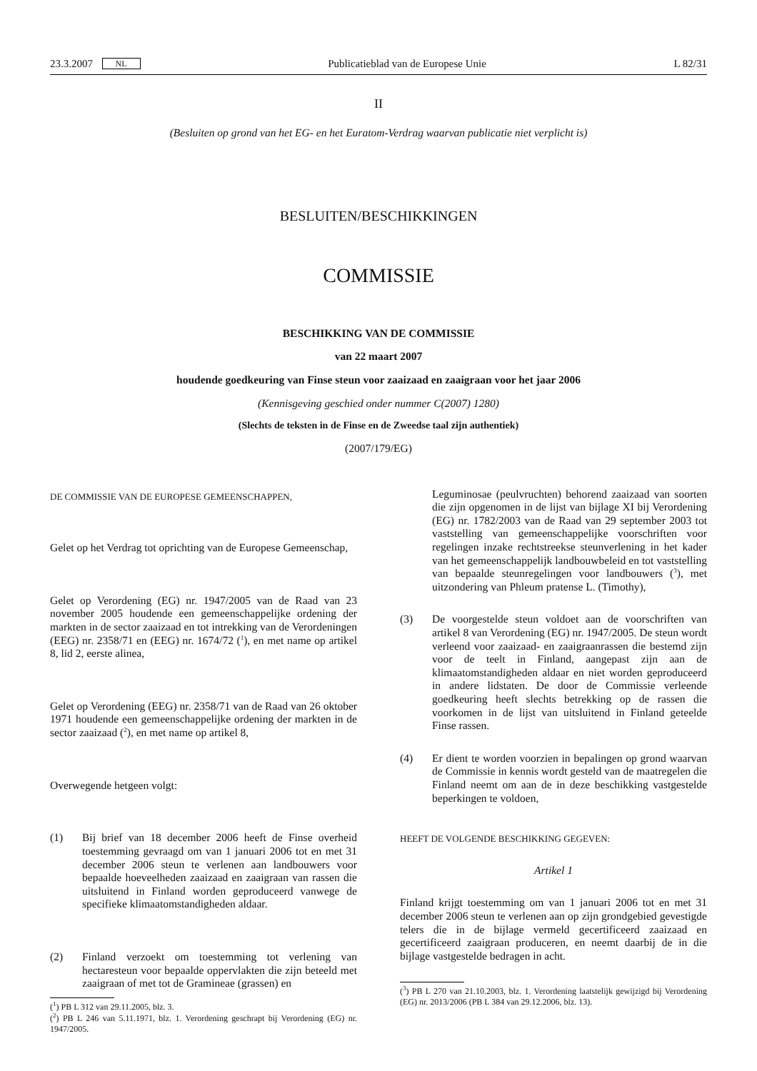23.3.2007 NL Publicatieblad van de Europese Unie L 82/31
II
(Besluiten op grond van het EG- en het Euratom-Verdrag waarvan publicatie niet verplicht is)
BESLUITEN/BESCHIKKINGEN
COMMISSIE
BESCHIKKING VAN DE COMMISSIE
van 22 maart 2007
houdende goedkeuring van Finse steun voor zaaizaad en zaaigraan voor het jaar 2006
(Kennisgeving geschied onder nummer C(2007) 1280)
(Slechts de teksten in de Finse en de Zweedse taal zijn authentiek)
(2007/179/EG)
DE COMMISSIE VAN DE EUROPESE GEMEENSCHAPPEN,
Gelet op het Verdrag tot oprichting van de Europese Gemeenschap,
Gelet op Verordening (EG) nr. 1947/2005 van de Raad van 23 november 2005 houdende een gemeenschappelijke ordening der markten in de sector zaaizaad en tot intrekking van de Verordeningen (EEG) nr. 2358/71 en (EEG) nr. 1674/72 (<sup>1</sup>), en met name op artikel 8, lid 2, eerste alinea,
Gelet op Verordening (EEG) nr. 2358/71 van de Raad van 26 oktober 1971 houdende een gemeenschappelijke ordening der markten in de sector zaaizaad (<sup>2</sup>), en met name op artikel 8,
Overwegende hetgeen volgt:
(1) Bij brief van 18 december 2006 heeft de Finse overheid toestemming gevraagd om van 1 januari 2006 tot en met 31 december 2006 steun te verlenen aan landbouwers voor bepaalde hoeveelheden zaaizaad en zaaigraan van rassen die uitsluitend in Finland worden geproduceerd vanwege de specifieke klimaatomstandigheden aldaar.
(2) Finland verzoekt om toestemming tot verlening van hectaresteun voor bepaalde oppervlakten die zijn beteeld met zaaigraan of met tot de Gramineae (grassen) en
(<sup>1</sup>) PB L 312 van 29.11.2005, blz. 3.
(<sup>2</sup>) PB L 246 van 5.11.1971, blz. 1. Verordening geschrapt bij Verordening (EG) nr. 1947/2005.
Leguminosae (peulvruchten) behorend zaaizaad van soorten die zijn opgenomen in de lijst van bijlage XI bij Verordening (EG) nr. 1782/2003 van de Raad van 29 september 2003 tot vaststelling van gemeenschappelijke voorschriften voor regelingen inzake rechtstreekse steunverlening in het kader van het gemeenschappelijk landbouwbeleid en tot vaststelling van bepaalde steunregelingen voor landbouwers (<sup>3</sup>), met uitzondering van Phleum pratense L. (Timothy),
(3) De voorgestelde steun voldoet aan de voorschriften van artikel 8 van Verordening (EG) nr. 1947/2005. De steun wordt verleend voor zaaizaad- en zaaigraanrassen die bestemd zijn voor de teelt in Finland, aangepast zijn aan de klimaatomstandigheden aldaar en niet worden geproduceerd in andere lidstaten. De door de Commissie verleende goedkeuring heeft slechts betrekking op de rassen die voorkomen in de lijst van uitsluitend in Finland geteelde Finse rassen.
(4) Er dient te worden voorzien in bepalingen op grond waarvan de Commissie in kennis wordt gesteld van de maatregelen die Finland neemt om aan de in deze beschikking vastgestelde beperkingen te voldoen,
HEEFT DE VOLGENDE BESCHIKKING GEGEVEN:
Artikel 1
Finland krijgt toestemming om van 1 januari 2006 tot en met 31 december 2006 steun te verlenen aan op zijn grondgebied gevestigde telers die in de bijlage vermeld gecertificeerd zaaizaad en gecertificeerd zaaigraan produceren, en neemt daarbij de in die bijlage vastgestelde bedragen in acht.
(<sup>3</sup>) PB L 270 van 21.10.2003, blz. 1. Verordening laatstelijk gewijzigd bij Verordening (EG) nr. 2013/2006 (PB L 384 van 29.12.2006, blz. 13).